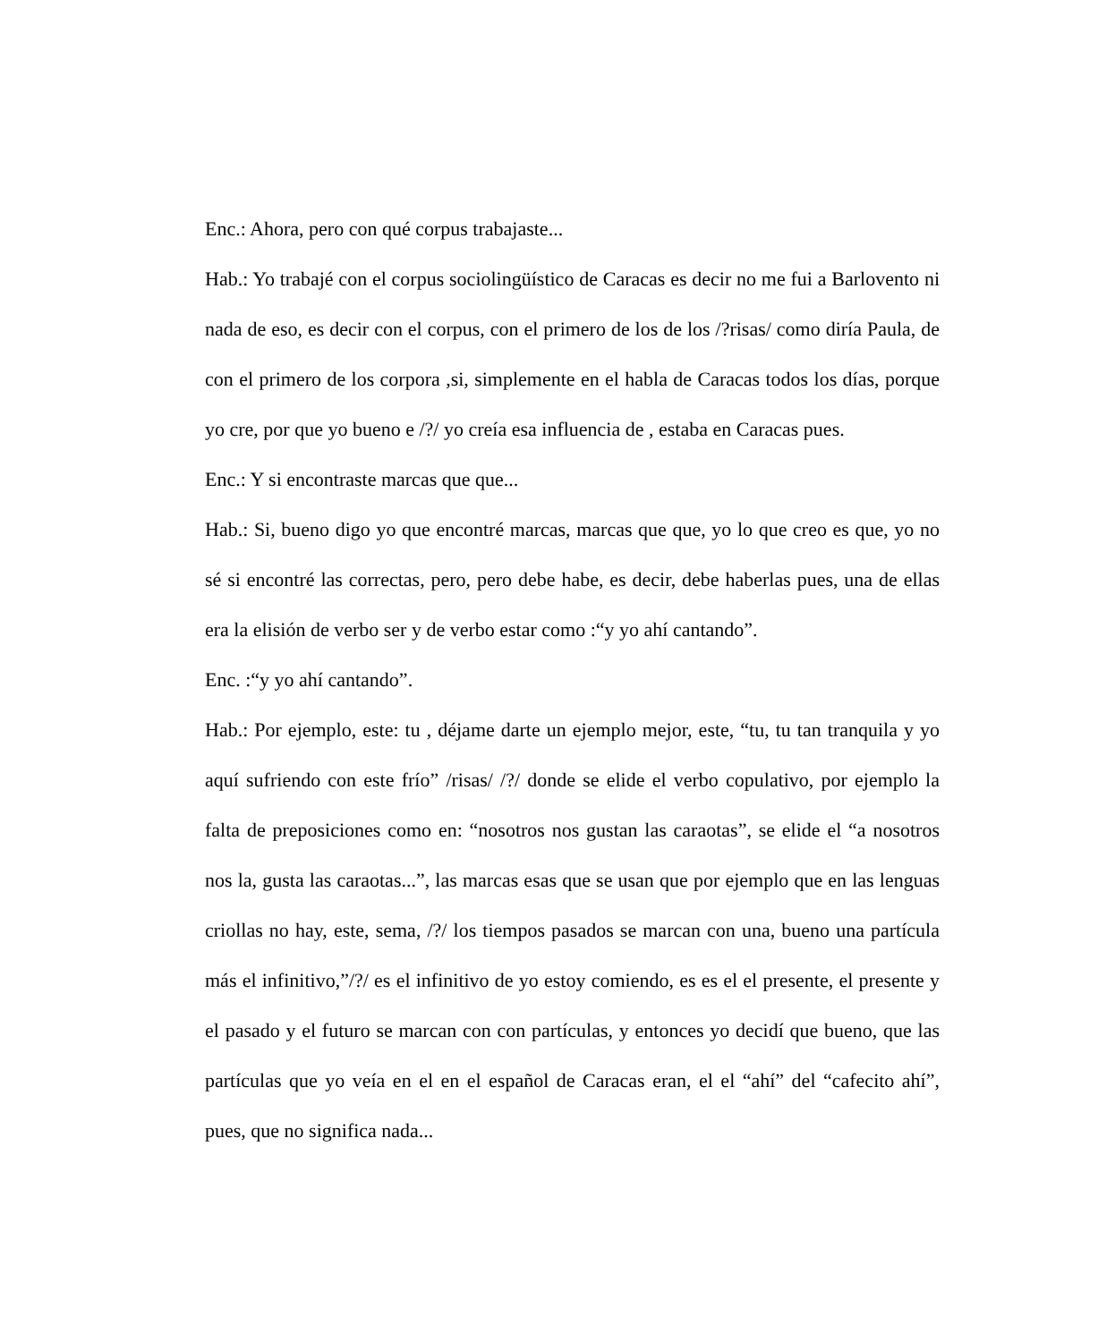Enc.: Ahora, pero con qué corpus trabajaste...
Hab.: Yo trabajé con el corpus sociolingüístico de Caracas es decir no me fui a Barlovento ni nada de eso, es decir con el corpus, con el primero de los de los /?risas/ como diría Paula, de con el primero de los corpora ,si, simplemente en el habla de Caracas todos los días, porque yo cre, por que yo bueno e /?/ yo creía esa influencia de , estaba en Caracas pues.
Enc.: Y si encontraste marcas que que...
Hab.: Si, bueno digo yo que encontré marcas, marcas que que, yo lo que creo es que, yo no sé si encontré las correctas, pero, pero debe habe, es decir, debe haberlas pues, una de ellas era la elisión de verbo ser y de verbo estar como :“y yo ahí cantando”.
Enc. :“y yo ahí cantando”.
Hab.: Por ejemplo, este: tu , déjame darte un ejemplo mejor, este, “tu, tu tan tranquila y yo aquí sufriendo con este frío” /risas/ /?/ donde se elide el verbo copulativo, por ejemplo la falta de preposiciones como en: “nosotros nos gustan las caraotas”, se elide el “a nosotros nos la, gusta las caraotas...”, las marcas esas que se usan que por ejemplo que en las lenguas criollas no hay, este, sema, /?/ los tiempos pasados se marcan con una, bueno una partícula más el infinitivo,”/?/ es el infinitivo de yo estoy comiendo, es es el el presente, el presente y el pasado y el futuro se marcan con con partículas, y entonces yo decidí que bueno, que las partículas que yo veía en el en el español de Caracas eran, el el “ahí” del “cafecito ahí”, pues, que no significa nada...